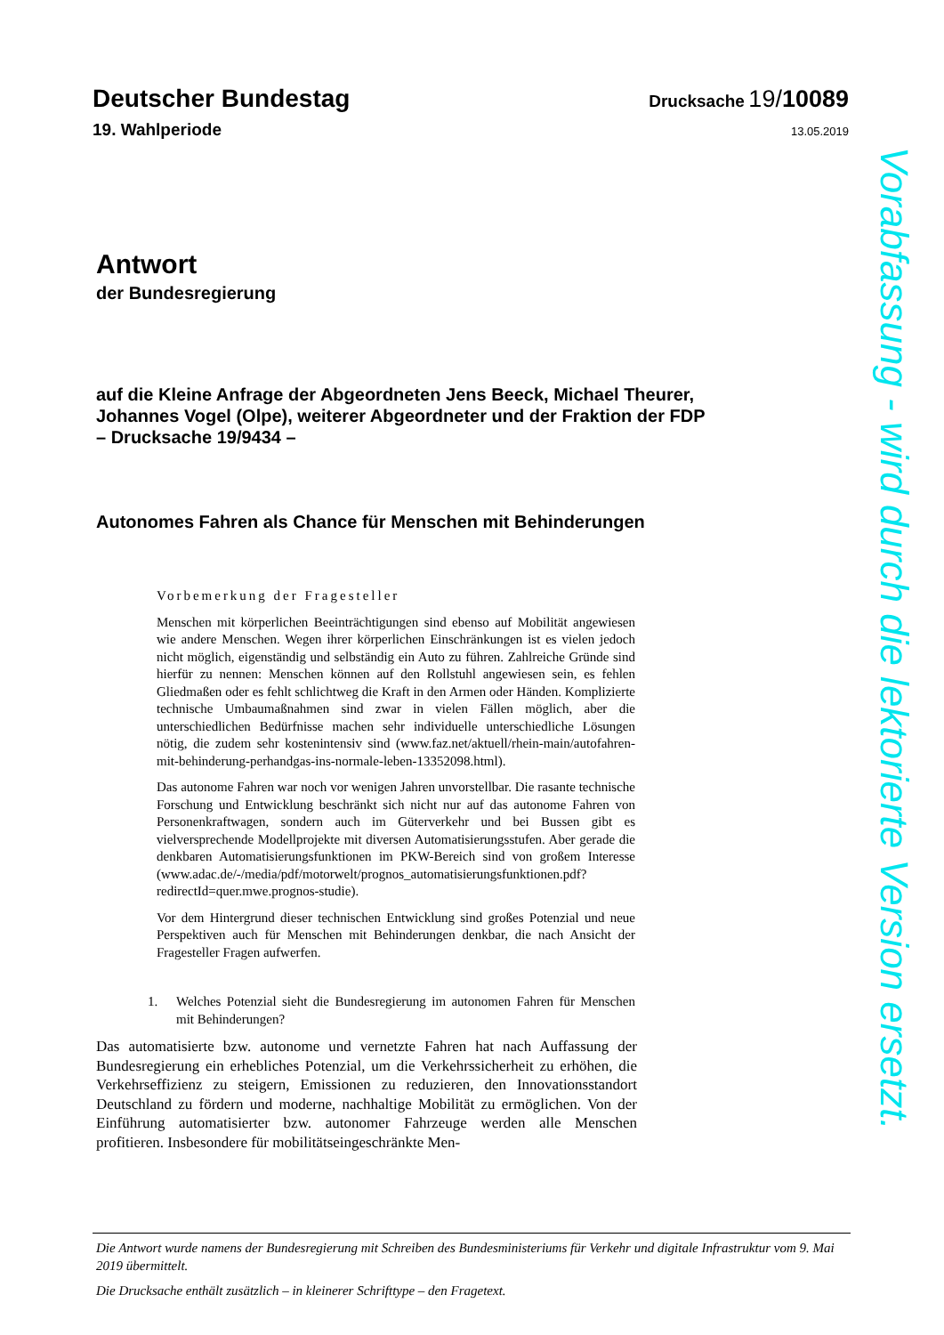Deutscher Bundestag Drucksache 19/10089
19. Wahlperiode 13.05.2019
Antwort
der Bundesregierung
auf die Kleine Anfrage der Abgeordneten Jens Beeck, Michael Theurer,
Johannes Vogel (Olpe), weiterer Abgeordneter und der Fraktion der FDP
– Drucksache 19/9434 –
Autonomes Fahren als Chance für Menschen mit Behinderungen
Vorbemerkung der Fragesteller
Menschen mit körperlichen Beeinträchtigungen sind ebenso auf Mobilität angewiesen wie andere Menschen. Wegen ihrer körperlichen Einschränkungen ist es vielen jedoch nicht möglich, eigenständig und selbständig ein Auto zu führen. Zahlreiche Gründe sind hierfür zu nennen: Menschen können auf den Rollstuhl angewiesen sein, es fehlen Gliedmaßen oder es fehlt schlichtweg die Kraft in den Armen oder Händen. Komplizierte technische Umbaumaßnahmen sind zwar in vielen Fällen möglich, aber die unterschiedlichen Bedürfnisse machen sehr individuelle unterschiedliche Lösungen nötig, die zudem sehr kostenintensiv sind (www.faz.net/aktuell/rhein-main/autofahren-mit-behinderung-perhandgas-ins-normale-leben-13352098.html).
Das autonome Fahren war noch vor wenigen Jahren unvorstellbar. Die rasante technische Forschung und Entwicklung beschränkt sich nicht nur auf das autonome Fahren von Personenkraftwagen, sondern auch im Güterverkehr und bei Bussen gibt es vielversprechende Modellprojekte mit diversen Automatisierungsstufen. Aber gerade die denkbaren Automatisierungsfunktionen im PKW-Bereich sind von großem Interesse (www.adac.de/-/media/pdf/motorwelt/prognos_automatisierungsfunktionen.pdf?redirectId=quer.mwe.prognos-studie).
Vor dem Hintergrund dieser technischen Entwicklung sind großes Potenzial und neue Perspektiven auch für Menschen mit Behinderungen denkbar, die nach Ansicht der Fragesteller Fragen aufwerfen.
1. Welches Potenzial sieht die Bundesregierung im autonomen Fahren für Menschen mit Behinderungen?
Das automatisierte bzw. autonome und vernetzte Fahren hat nach Auffassung der Bundesregierung ein erhebliches Potenzial, um die Verkehrssicherheit zu erhöhen, die Verkehrseffizienz zu steigern, Emissionen zu reduzieren, den Innovationsstandort Deutschland zu fördern und moderne, nachhaltige Mobilität zu ermöglichen. Von der Einführung automatisierter bzw. autonomer Fahrzeuge werden alle Menschen profitieren. Insbesondere für mobilitätseingeschränkte Men-
Vorabfassung - wird durch die lektorierte Version ersetzt.
Die Antwort wurde namens der Bundesregierung mit Schreiben des Bundesministeriums für Verkehr und digitale Infrastruktur vom 9. Mai 2019 übermittelt.
Die Drucksache enthält zusätzlich – in kleinerer Schrifttype – den Fragetext.